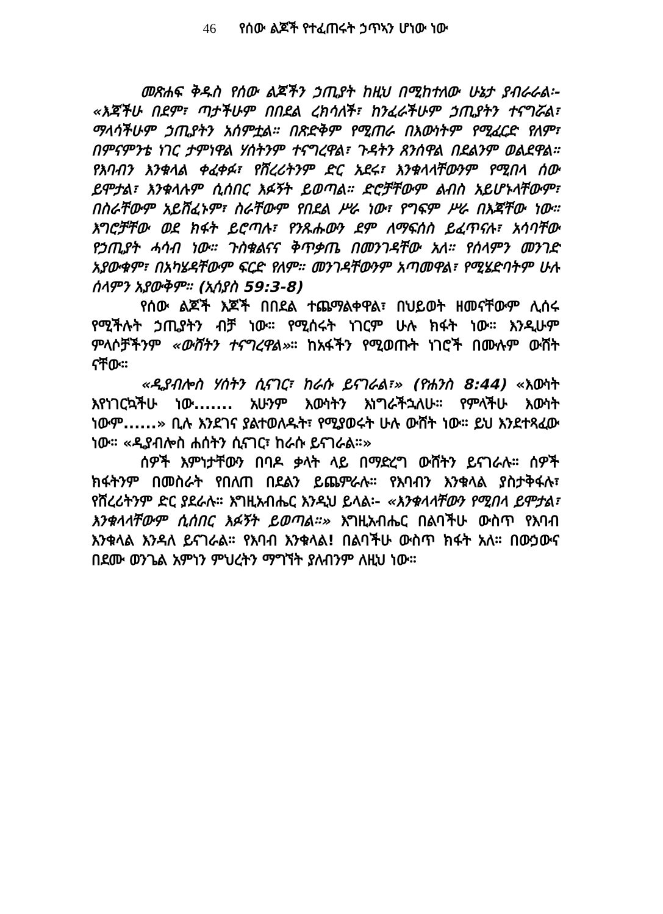46 የሰው ልጆች የተፈጠሩት ኃጥኣን ሆነው ነው
መጽሐፍ ቅዱስ የሰው ልጆችን ኃጢያት ከዚህ በሚከተለው ሁኔታ ያብራራል፡- «እጃችሁ በደም፣ ጣታችሁም በበደል ረክሳለች፣ ከንፈራችሁም ኃጢያትን ተናግሯል፣ ማላሳችሁም ኃጢያትን አሰምቷል። በጽድቅም የሚጠራ በእውነትም የሚፈርድ የለም፣ በምናምንቴ ነገር ታምነዋል ሃሰትንም ተናግረዋል፣ ጉዳትን ጸንሰዋል በደልንም ወልደዋል። የእባብን እንቁላል ቀፈቀፉ፣ የሸረሪትንም ድር አደሩ፣ እንቁላላቸውንም የሚበላ ሰው ይሞታል፣ እንቁላሉም ሲሰበር እፉኝት ይወጣል። ድሮቻቸውም ልብስ አይሆኑላቸውም፣ በስራቸውም አይሸፈኑም፣ ስራቸውም የበደል ሥራ ነው፣ የግፍም ሥራ በእጃቸው ነው። እግሮቻቸው ወደ ክፋት ይሮጣሉ፣ የንጹሑውን ደም ለማፍሰስ ይፈጥናሉ፣ አሳባቸው የኃጢያት ሓሳብ ነው። ጉስቁልናና ቅጥቃጤ በመንገዳቸው አለ። የሰላምን መንገድ አያውቁም፣ በአካሄዳቸውም ፍርድ የለም። መንገዳቸውንም አጣመዋል፣ የሚሄድባትም ሁሉ ሰላምን አያውቅም። (ኢሳያስ 59:3-8)
የሰው ልጆች እጆች በበደል ተጨማልቀዋል፣ በህይወት ዘመናቸውም ሊሰሩ የሚችሉት ኃጢያትን ብቻ ነው። የሚሰሩት ነገርም ሁሉ ክፋት ነው። እንዲሁም ምላሶቻችንም «ውሸትን ተናግረዋል»። ከአፋችን የሚወጡት ነገሮች በሙሉም ውሸት ናቸው።
«ዲያብሎስ ሃሰትን ሲናገር፣ ከራሱ ይናገራል፣» (ዮሐንስ 8:44) «እውነት እየነገርኳችሁ ነው....... አሁንም እውነትን እነግራችኋለሁ። የምላችሁ እውነት ነውም......» ቢሉ እንደገና ያልተወለዱት፣ የሚያወሩት ሁሉ ውሸት ነው። ይህ እንደተጻፈው ነው። «ዲያብሎስ ሐሰትን ሲናገር፣ ከራሱ ይናገራል።»
ሰዎች እምነታቸውን በባዶ ቃላት ላይ በማድረግ ውሸትን ይናገራሉ። ሰዎች ክፋትንም በመስራት የበለጠ በደልን ይጨምራሉ። የእባብን እንቁላል ያስታቅፋሉ፣ የሸረሪትንም ድር ያደራሉ። እግዚአብሔር እንዲህ ይላል፡- «እንቁላላቸውን የሚበላ ይሞታል፣ እንቁላላቸውም ሲሰበር እፉኝት ይወጣል።» እግዚአብሔር በልባችሁ ውስጥ የእባብ እንቁላል እንዳለ ይናገራል። የእባብ እንቁላል! በልባችሁ ውስጥ ክፋት አለ። በውኃውና በደሙ ወንጌል አምነን ምህረትን ማግኘት ያለብንም ለዚህ ነው።